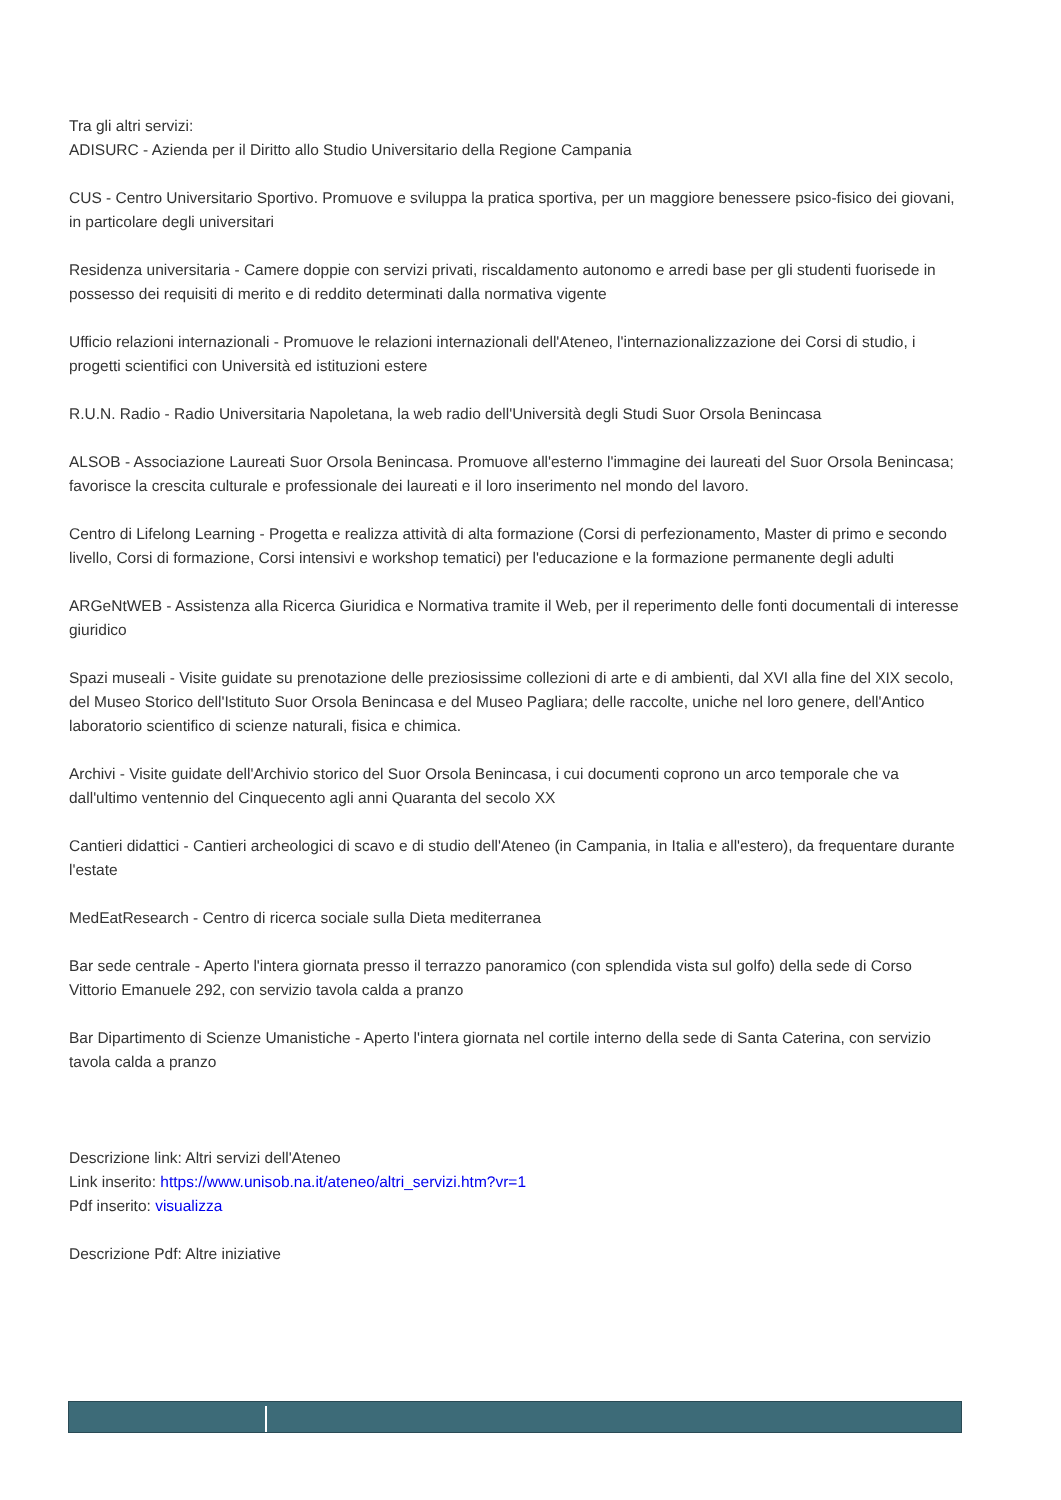Tra gli altri servizi:
ADISURC - Azienda per il Diritto allo Studio Universitario della Regione Campania
CUS - Centro Universitario Sportivo. Promuove e sviluppa la pratica sportiva, per un maggiore benessere psico-fisico dei giovani, in particolare degli universitari
Residenza universitaria - Camere doppie con servizi privati, riscaldamento autonomo e arredi base per gli studenti fuorisede in possesso dei requisiti di merito e di reddito determinati dalla normativa vigente
Ufficio relazioni internazionali - Promuove le relazioni internazionali dell'Ateneo, l'internazionalizzazione dei Corsi di studio, i progetti scientifici con Università ed istituzioni estere
R.U.N. Radio - Radio Universitaria Napoletana, la web radio dell'Università degli Studi Suor Orsola Benincasa
ALSOB - Associazione Laureati Suor Orsola Benincasa. Promuove all'esterno l'immagine dei laureati del Suor Orsola Benincasa; favorisce la crescita culturale e professionale dei laureati e il loro inserimento nel mondo del lavoro.
Centro di Lifelong Learning - Progetta e realizza attività di alta formazione (Corsi di perfezionamento, Master di primo e secondo livello, Corsi di formazione, Corsi intensivi e workshop tematici) per l'educazione e la formazione permanente degli adulti
ARGeNtWEB - Assistenza alla Ricerca Giuridica e Normativa tramite il Web, per il reperimento delle fonti documentali di interesse giuridico
Spazi museali - Visite guidate su prenotazione delle preziosissime collezioni di arte e di ambienti, dal XVI alla fine del XIX secolo, del Museo Storico dell'Istituto Suor Orsola Benincasa e del Museo Pagliara; delle raccolte, uniche nel loro genere, dell'Antico laboratorio scientifico di scienze naturali, fisica e chimica.
Archivi - Visite guidate dell'Archivio storico del Suor Orsola Benincasa, i cui documenti coprono un arco temporale che va dall'ultimo ventennio del Cinquecento agli anni Quaranta del secolo XX
Cantieri didattici - Cantieri archeologici di scavo e di studio dell'Ateneo (in Campania, in Italia e all'estero), da frequentare durante l'estate
MedEatResearch - Centro di ricerca sociale sulla Dieta mediterranea
Bar sede centrale - Aperto l'intera giornata presso il terrazzo panoramico (con splendida vista sul golfo) della sede di Corso Vittorio Emanuele 292, con servizio tavola calda a pranzo
Bar Dipartimento di Scienze Umanistiche - Aperto l'intera giornata nel cortile interno della sede di Santa Caterina, con servizio tavola calda a pranzo
Descrizione link: Altri servizi dell'Ateneo
Link inserito: https://www.unisob.na.it/ateneo/altri_servizi.htm?vr=1
Pdf inserito: visualizza
Descrizione Pdf: Altre iniziative